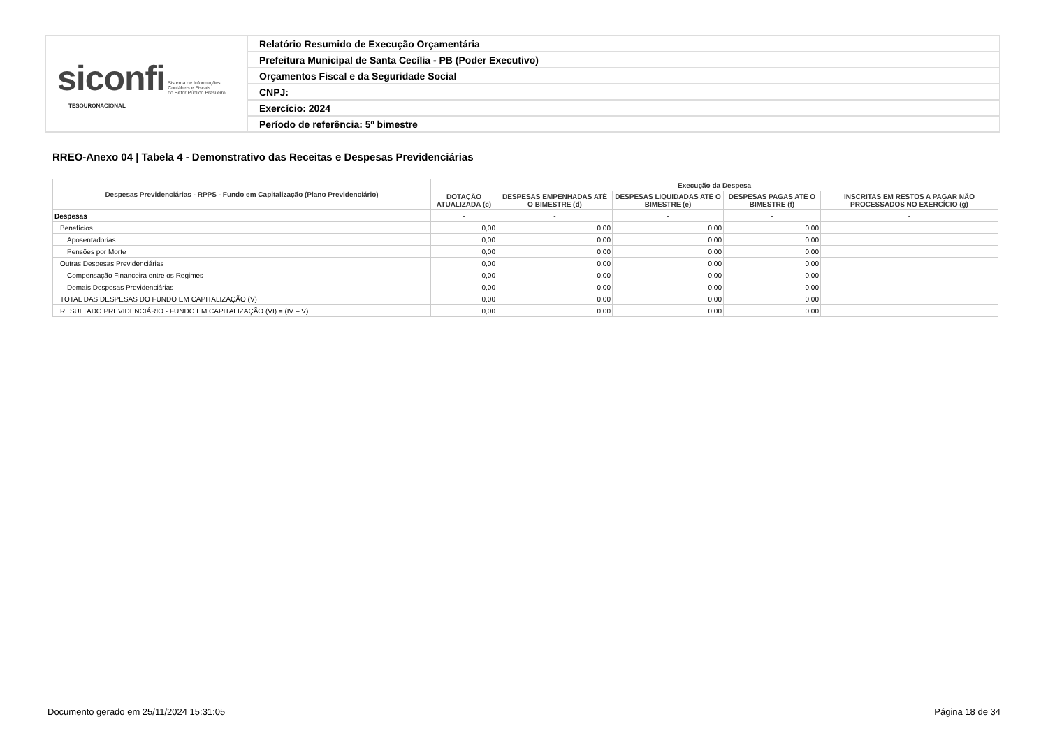| siconfi Sistema de Informações Contábeis e Fiscais do Setor Público Brasileiro TESOURONACIONAL | Relatório Resumido de Execução Orçamentária |
| | Prefeitura Municipal de Santa Cecília - PB (Poder Executivo) |
| | Orçamentos Fiscal e da Seguridade Social |
| | CNPJ: |
| | Exercício: 2024 |
| | Período de referência: 5º bimestre |
RREO-Anexo 04 | Tabela 4 - Demonstrativo das Receitas e Despesas Previdenciárias
| Despesas Previdenciárias - RPPS - Fundo em Capitalização (Plano Previdenciário) | Execução da Despesa | | | | |
| --- | --- | --- | --- | --- | --- |
| | DOTAÇÃO ATUALIZADA (c) | DESPESAS EMPENHADAS ATÉ O BIMESTRE (d) | DESPESAS LIQUIDADAS ATÉ O BIMESTRE (e) | DESPESAS PAGAS ATÉ O BIMESTRE (f) | INSCRITAS EM RESTOS A PAGAR NÃO PROCESSADOS NO EXERCÍCIO (g) |
| Despesas | - | - | - | - | - |
| Benefícios | 0,00 | 0,00 | 0,00 | 0,00 | |
| Aposentadorias | 0,00 | 0,00 | 0,00 | 0,00 | |
| Pensões por Morte | 0,00 | 0,00 | 0,00 | 0,00 | |
| Outras Despesas Previdenciárias | 0,00 | 0,00 | 0,00 | 0,00 | |
| Compensação Financeira entre os Regimes | 0,00 | 0,00 | 0,00 | 0,00 | |
| Demais Despesas Previdenciárias | 0,00 | 0,00 | 0,00 | 0,00 | |
| TOTAL DAS DESPESAS DO FUNDO EM CAPITALIZAÇÃO (V) | 0,00 | 0,00 | 0,00 | 0,00 | |
| RESULTADO PREVIDENCIÁRIO - FUNDO EM CAPITALIZAÇÃO (VI) = (IV – V) | 0,00 | 0,00 | 0,00 | 0,00 | |
Documento gerado em 25/11/2024 15:31:05 Página 18 de 34